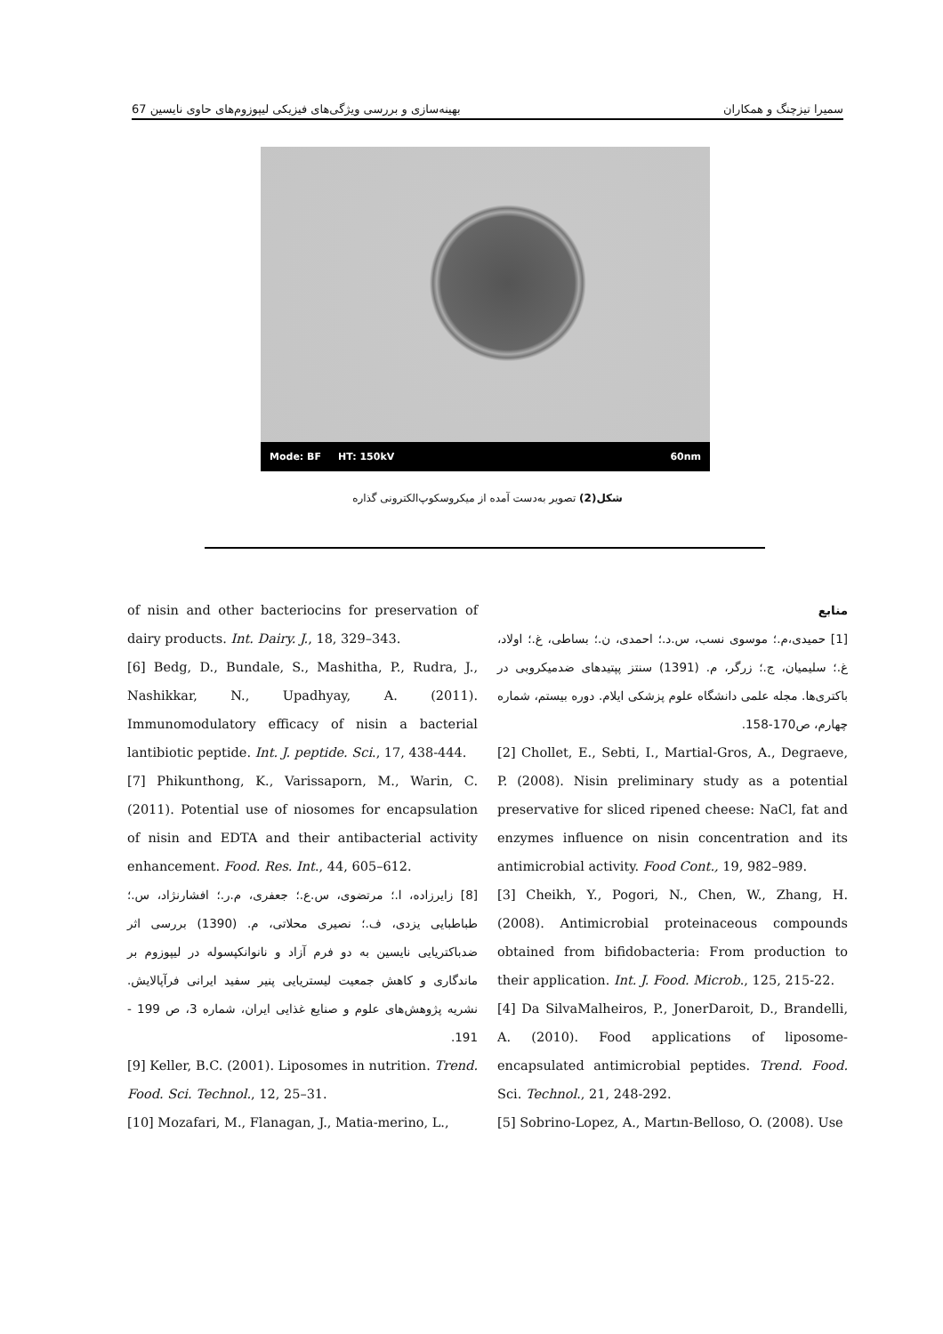67 بهینه‌سازی و بررسی ویژگی‌های فیزیکی لیپوزوم‌های حاوی نایسین سمیرا تیزچنگ و همکاران
Mode: BF HT: 150kV 60nm
شکل(2) تصویر به‌دست آمده از میکروسکوپ‌الکترونی گذاره
of nisin and other bacteriocins for preservation of dairy products. Int. Dairy. J., 18, 329–343.
[6] Bedg, D., Bundale, S., Mashitha, P., Rudra, J., Nashikkar, N., Upadhyay, A. (2011). Immunomodulatory efficacy of nisin a bacterial lantibiotic peptide. Int. J. peptide. Sci., 17, 438-444.
[7] Phikunthong, K., Varissaporn, M., Warin, C. (2011). Potential use of niosomes for encapsulation of nisin and EDTA and their antibacterial activity enhancement. Food. Res. Int., 44, 605–612.
[8] زایرزاده، ا.؛ مرتضوی، س.ع.؛ جعفری، م.ر.؛ افشارنژاد، س.؛ طباطبایی یزدی، ف.؛ نصیری محلاتی، م. (1390) بررسی اثر ضدباکتریایی نایسین به دو فرم آزاد و نانوانکپسوله در لیپوزوم بر ماندگاری و کاهش جمعیت لیستریایی پنیر سفید ایرانی فرآپالایش. نشریه پژوهش‌های علوم و صنایع غذایی ایران، شماره 3، ص 199 - 191.
[9] Keller, B.C. (2001). Liposomes in nutrition. Trend. Food. Sci. Technol., 12, 25–31.
[10] Mozafari, M., Flanagan, J., Matia-merino, L.,
منابع
[1] حمیدی،م.؛ موسوی نسب، س.د.؛ احمدی، ن.؛ بساطی، غ.؛ اولاد، غ.؛ سلیمیان، ج.؛ زرگر، م. (1391) سنتز پپتیدهای ضدمیکروبی در باکتری‌ها. مجله علمی دانشگاه علوم پزشکی ایلام. دوره بیستم، شماره چهارم، ص170-158.
[2] Chollet, E., Sebti, I., Martial-Gros, A., Degraeve, P. (2008). Nisin preliminary study as a potential preservative for sliced ripened cheese: NaCl, fat and enzymes influence on nisin concentration and its antimicrobial activity. Food Cont., 19, 982–989.
[3] Cheikh, Y., Pogori, N., Chen, W., Zhang, H. (2008). Antimicrobial proteinaceous compounds obtained from bifidobacteria: From production to their application. Int. J. Food. Microb., 125, 215-22.
[4] Da SilvaMalheiros, P., JonerDaroit, D., Brandelli, A. (2010). Food applications of liposome-encapsulated antimicrobial peptides. Trend. Food. Sci. Technol., 21, 248-292.
[5] Sobrino-Lopez, A., Martın-Belloso, O. (2008). Use